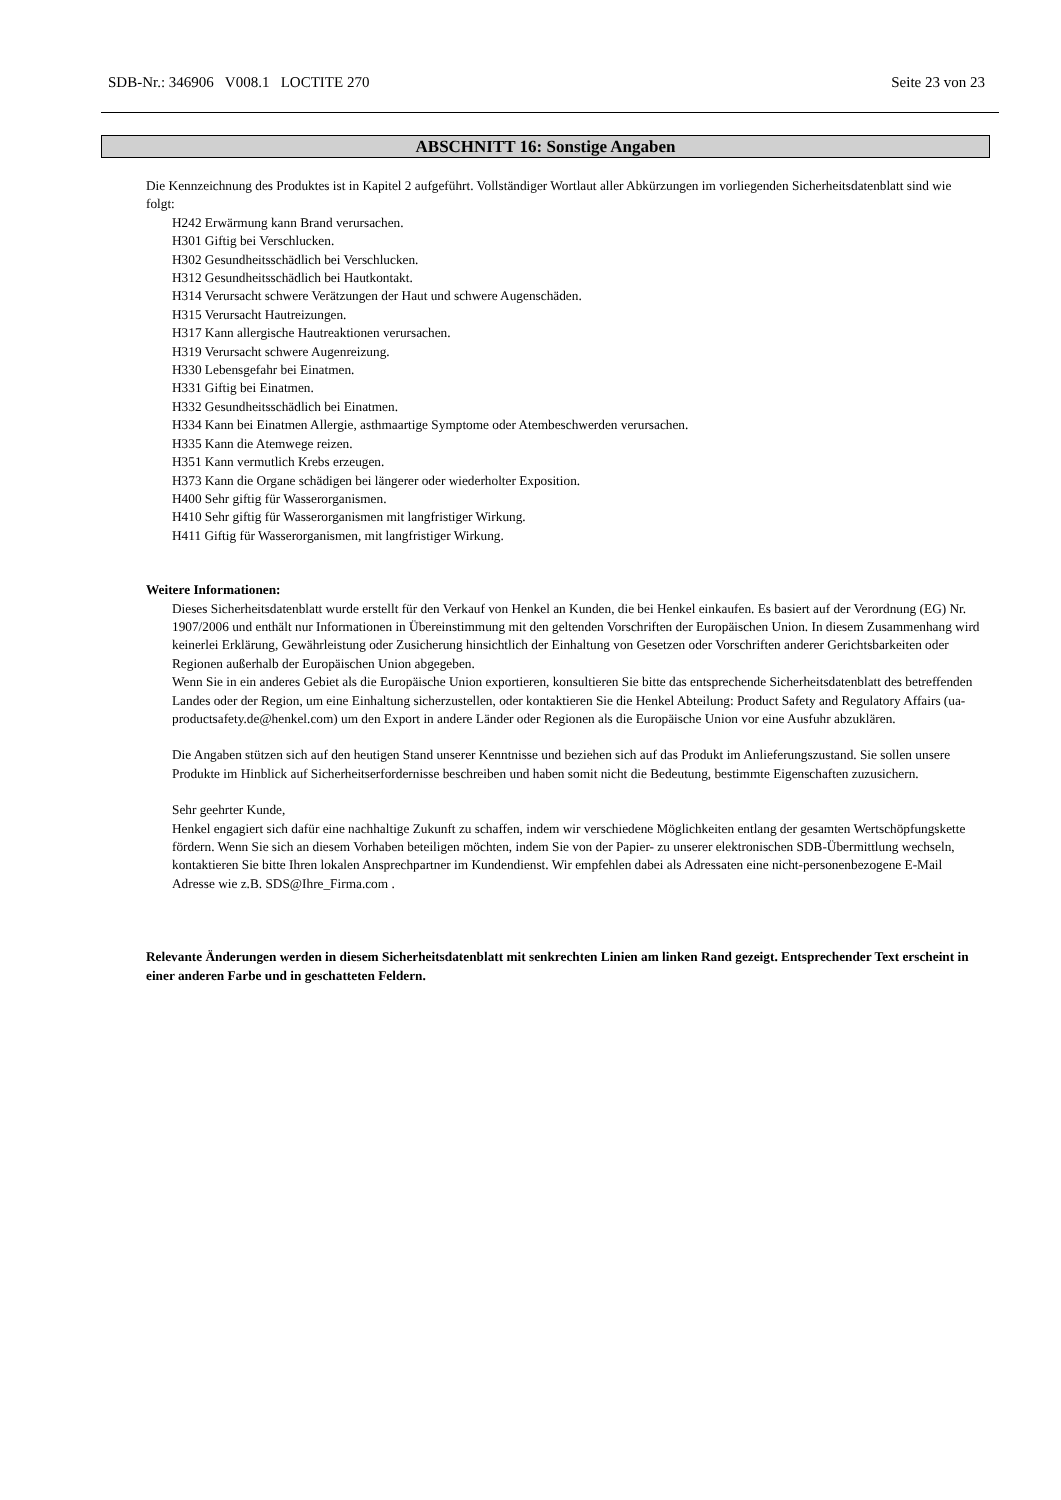SDB-Nr.: 346906 V008.1 LOCTITE 270 Seite 23 von 23
ABSCHNITT 16: Sonstige Angaben
Die Kennzeichnung des Produktes ist in Kapitel 2 aufgeführt. Vollständiger Wortlaut aller Abkürzungen im vorliegenden Sicherheitsdatenblatt sind wie folgt:
H242 Erwärmung kann Brand verursachen.
H301 Giftig bei Verschlucken.
H302 Gesundheitsschädlich bei Verschlucken.
H312 Gesundheitsschädlich bei Hautkontakt.
H314 Verursacht schwere Verätzungen der Haut und schwere Augenschäden.
H315 Verursacht Hautreizungen.
H317 Kann allergische Hautreaktionen verursachen.
H319 Verursacht schwere Augenreizung.
H330 Lebensgefahr bei Einatmen.
H331 Giftig bei Einatmen.
H332 Gesundheitsschädlich bei Einatmen.
H334 Kann bei Einatmen Allergie, asthmaartige Symptome oder Atembeschwerden verursachen.
H335 Kann die Atemwege reizen.
H351 Kann vermutlich Krebs erzeugen.
H373 Kann die Organe schädigen bei längerer oder wiederholter Exposition.
H400 Sehr giftig für Wasserorganismen.
H410 Sehr giftig für Wasserorganismen mit langfristiger Wirkung.
H411 Giftig für Wasserorganismen, mit langfristiger Wirkung.
Weitere Informationen:
Dieses Sicherheitsdatenblatt wurde erstellt für den Verkauf von Henkel an Kunden, die bei Henkel einkaufen. Es basiert auf der Verordnung (EG) Nr. 1907/2006 und enthält nur Informationen in Übereinstimmung mit den geltenden Vorschriften der Europäischen Union. In diesem Zusammenhang wird keinerlei Erklärung, Gewährleistung oder Zusicherung hinsichtlich der Einhaltung von Gesetzen oder Vorschriften anderer Gerichtsbarkeiten oder Regionen außerhalb der Europäischen Union abgegeben.
Wenn Sie in ein anderes Gebiet als die Europäische Union exportieren, konsultieren Sie bitte das entsprechende Sicherheitsdatenblatt des betreffenden Landes oder der Region, um eine Einhaltung sicherzustellen, oder kontaktieren Sie die Henkel Abteilung: Product Safety and Regulatory Affairs (ua-productsafety.de@henkel.com) um den Export in andere Länder oder Regionen als die Europäische Union vor eine Ausfuhr abzuklären.
Die Angaben stützen sich auf den heutigen Stand unserer Kenntnisse und beziehen sich auf das Produkt im Anlieferungszustand. Sie sollen unsere Produkte im Hinblick auf Sicherheitserfordernisse beschreiben und haben somit nicht die Bedeutung, bestimmte Eigenschaften zuzusichern.
Sehr geehrter Kunde,
Henkel engagiert sich dafür eine nachhaltige Zukunft zu schaffen, indem wir verschiedene Möglichkeiten entlang der gesamten Wertschöpfungskette fördern. Wenn Sie sich an diesem Vorhaben beteiligen möchten, indem Sie von der Papier- zu unserer elektronischen SDB-Übermittlung wechseln, kontaktieren Sie bitte Ihren lokalen Ansprechpartner im Kundendienst. Wir empfehlen dabei als Adressaten eine nicht-personenbezogene E-Mail Adresse wie z.B. SDS@Ihre_Firma.com .
Relevante Änderungen werden in diesem Sicherheitsdatenblatt mit senkrechten Linien am linken Rand gezeigt. Entsprechender Text erscheint in einer anderen Farbe und in geschatteten Feldern.